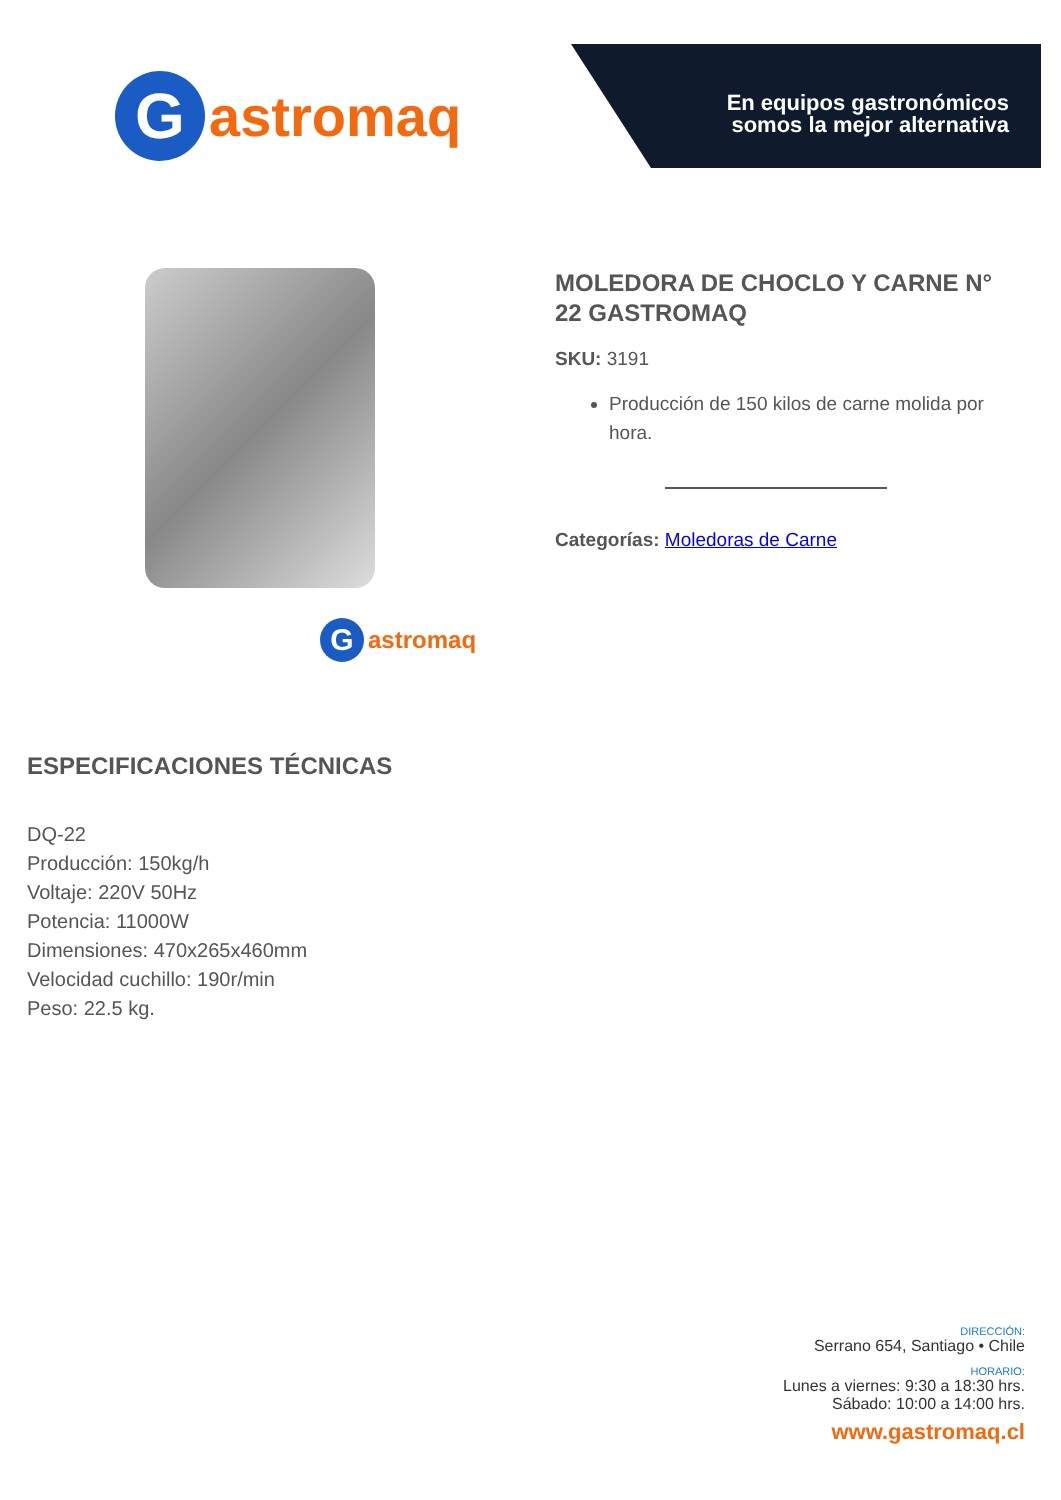G
astromaq
En equipos gastronómicos
somos la mejor alternativa
G
astromaq
MOLEDORA DE CHOCLO Y CARNE N° 22 GASTROMAQ
SKU: 3191
Producción de 150 kilos de carne molida por hora.
Categorías: Moledoras de Carne
ESPECIFICACIONES TÉCNICAS
DQ-22
Producción: 150kg/h
Voltaje: 220V 50Hz
Potencia: 11000W
Dimensiones: 470x265x460mm
Velocidad cuchillo: 190r/min
Peso: 22.5 kg.
DIRECCIÓN:
Serrano 654, Santiago • Chile
HORARIO:
Lunes a viernes: 9:30 a 18:30 hrs.
Sábado: 10:00 a 14:00 hrs.
www.gastromaq.cl